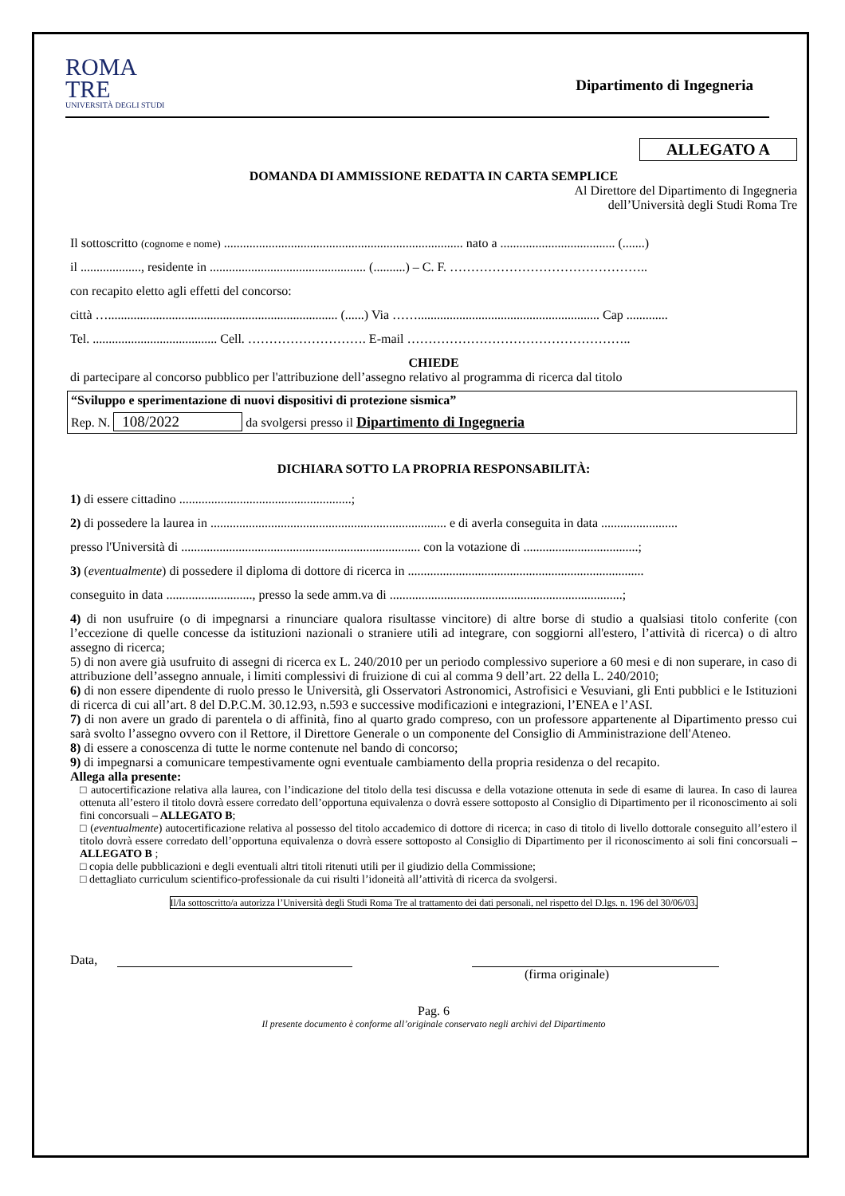ROMA
TRE
UNIVERSITÀ DEGLI STUDI
Dipartimento di Ingegneria
ALLEGATO A
DOMANDA DI AMMISSIONE REDATTA IN CARTA SEMPLICE
Al Direttore del Dipartimento di Ingegneria
dell’Università degli Studi Roma Tre
Il sottoscritto (cognome e nome) ........................................................................... nato a .................................... (.......)
il ..................., residente in ................................................. (..........) – C. F. ………………………………………..
con recapito eletto agli effetti del concorso:
città …........................................................................ (......) Via ……......................................................... Cap .............
Tel. ....................................... Cell. ………………………. E-mail ……………………………………………..
CHIEDE
di partecipare al concorso pubblico per l'attribuzione dell’assegno relativo al programma di ricerca dal titolo
“Sviluppo e sperimentazione di nuovi dispositivi di protezione sismica”
Rep. N. 108/2022 da svolgersi presso il Dipartimento di Ingegneria
DICHIARA SOTTO LA PROPRIA RESPONSABILITÀ:
1) di essere cittadino ......................................................;
2) di possedere la laurea in .......................................................................... e di averla conseguita in data ........................
presso l'Università di ........................................................................... con la votazione di ....................................;
3) (eventualmente) di possedere il diploma di dottore di ricerca in ..........................................................................
conseguito in data ..........................., presso la sede amm.va di .........................................................................;
4) di non usufruire (o di impegnarsi a rinunciare qualora risultasse vincitore) di altre borse di studio a qualsiasi titolo conferite (con l’eccezione di quelle concesse da istituzioni nazionali o straniere utili ad integrare, con soggiorni all'estero, l’attività di ricerca) o di altro assegno di ricerca;
5) di non avere già usufruito di assegni di ricerca ex L. 240/2010 per un periodo complessivo superiore a 60 mesi e di non superare, in caso di attribuzione dell’assegno annuale, i limiti complessivi di fruizione di cui al comma 9 dell’art. 22 della L. 240/2010;
6) di non essere dipendente di ruolo presso le Università, gli Osservatori Astronomici, Astrofisici e Vesuviani, gli Enti pubblici e le Istituzioni di ricerca di cui all’art. 8 del D.P.C.M. 30.12.93, n.593 e successive modificazioni e integrazioni, l’ENEA e l’ASI.
7) di non avere un grado di parentela o di affinità, fino al quarto grado compreso, con un professore appartenente al Dipartimento presso cui sarà svolto l’assegno ovvero con il Rettore, il Direttore Generale o un componente del Consiglio di Amministrazione dell'Ateneo.
8) di essere a conoscenza di tutte le norme contenute nel bando di concorso;
9) di impegnarsi a comunicare tempestivamente ogni eventuale cambiamento della propria residenza o del recapito.
Allega alla presente:
□ autocertificazione relativa alla laurea, con l’indicazione del titolo della tesi discussa e della votazione ottenuta in sede di esame di laurea. In caso di laurea ottenuta all’estero il titolo dovrà essere corredato dell’opportuna equivalenza o dovrà essere sottoposto al Consiglio di Dipartimento per il riconoscimento ai soli fini concorsuali – ALLEGATO B;
□ (eventualmente) autocertificazione relativa al possesso del titolo accademico di dottore di ricerca; in caso di titolo di livello dottorale conseguito all’estero il titolo dovrà essere corredato dell’opportuna equivalenza o dovrà essere sottoposto al Consiglio di Dipartimento per il riconoscimento ai soli fini concorsuali – ALLEGATO B ;
□ copia delle pubblicazioni e degli eventuali altri titoli ritenuti utili per il giudizio della Commissione;
□ dettagliato curriculum scientifico-professionale da cui risulti l’idoneità all’attività di ricerca da svolgersi.
Il/la sottoscritto/a autorizza l’Università degli Studi Roma Tre al trattamento dei dati personali, nel rispetto del D.lgs. n. 196 del 30/06/03.
Data,
(firma originale)
Pag. 6
Il presente documento è conforme all’originale conservato negli archivi del Dipartimento